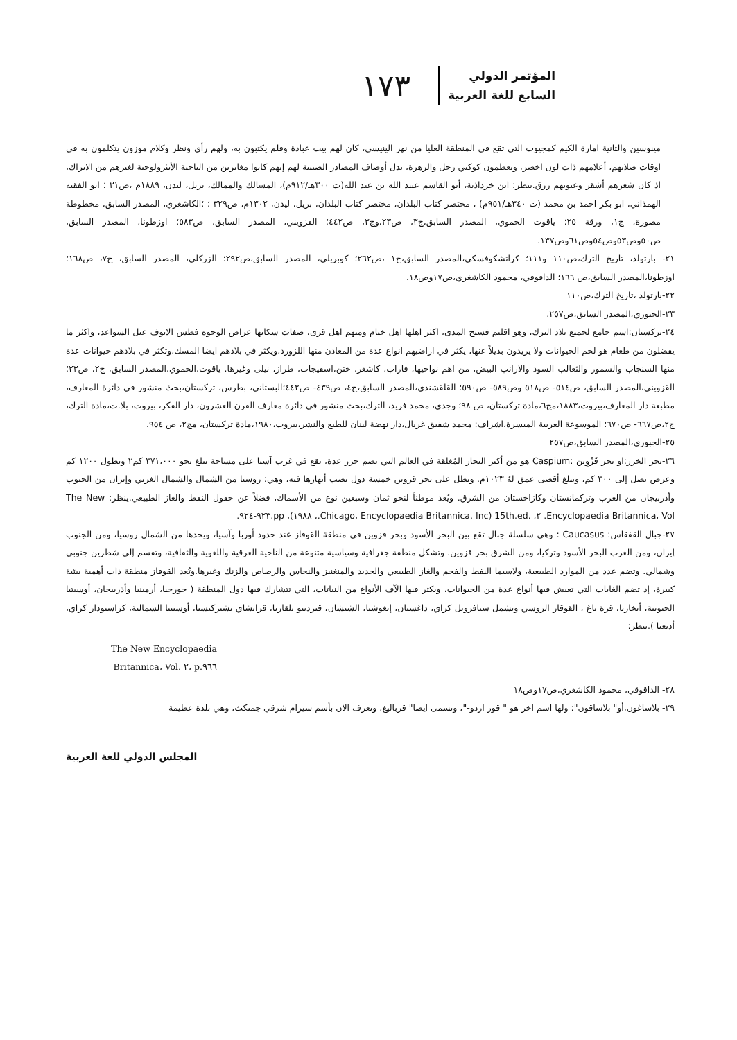١٧٣
المؤتمر الدولي
السابع للغة العربية
مينوسين والثانية امارة الكيم كمجيوت التي تقع في المنطقة العليا من نهر الينيسي، كان لهم بيت عبادة وقلم يكتبون به، ولهم رأي ونظر وكلام موزون يتكلمون به في اوقات صلاتهم، أعلامهم ذات لون اخضر، ويعظمون كوكبي زحل والزهرة، تدل أوصاف المصادر الصينية لهم إنهم كانوا مغايرين من الناحية الأنثرولوجية لغيرهم من الاتراك، اذ كان شعرهم أشقر وعيونهم زرق.ينظر: ابن خرداذبة، أبو القاسم عبيد الله بن عبد الله(ت ٣٠٠هـ/٩١٢م)، المسالك والممالك، بريل، ليدن، ١٨٨٩م ،ص٣١ ؛ ابو الفقيه الهمذاني، ابو بكر احمد بن محمد (ت ٣٤٠هـ/٩٥١م) ، مختصر كتاب البلدان، مختصر كتاب البلدان، بريل، ليدن، ١٣٠٢م، ص٣٢٩ ؛ ؛الكاشغري، المصدر السابق، مخطوطة مصورة، ج١، ورقة ٢٥؛ ياقوت الحموي، المصدر السابق،ج٣، ص٢٣،وج٣، ص٤٤٢؛ القزويني، المصدر السابق، ص٥٨٣؛ اوزطونا، المصدر السابق، ص٥٠وص٥٣وص٥٤وص٦١وص١٣٧.
٢١- بارتولد، تاريخ الترك،ص١١٠ و١١١؛ كراتشكوفسكي،المصدر السابق،ج١ ،ص٢٦٢؛ كوبريلي، المصدر السابق،ص٢٩٢؛ الزركلي، المصدر السابق، ج٧، ص١٦٨؛ اوزطونا،المصدر السابق،ص ١٦٦؛ الداقوقي، محمود الكاشغري،ص١٧وص١٨.
٢٢-بارتولد ،تاريخ الترك،ص١١٠
٢٣-الجبوري،المصدر السابق،ص٢٥٧.
٢٤-تركستان:اسم جامع لجميع بلاد الترك، وهو اقليم فسيح المدى، اكثر اهلها اهل خيام ومنهم اهل قرى، صفات سكانها عراض الوجوه فطس الانوف عبل السواعد، واكثر ما يفضلون من طعام هو لحم الحيوانات ولا يريدون بديلاً عنها، يكثر في اراضيهم انواع عدة من المعادن منها اللزورد،ويكثر في بلادهم ايضا المسك،وتكثر في بلادهم حيوانات عدة منها السنجاب والسمور والثعالب السود والارانب البيض، من اهم نواحيها، فاراب، كاشغر، ختن،اسفيجاب، طراز، نيلى وغيرها. ياقوت،الحموي،المصدر السابق، ج٢، ص٢٣؛القزويني،المصدر السابق، ص٥١٤- ص٥١٨ وص٥٨٩- ص٥٩٠؛ القلقشندي،المصدر السابق،ج٤، ص٤٣٩- ص٤٤٢؛البستاني، بطرس، تركستان،بحث منشور في دائرة المعارف، مطبعة دار المعارف،بيروت،١٨٨٣،مج٦،مادة تركستان، ص ٩٨؛ وجدي، محمد فريد، الترك،بحث منشور في دائرة معارف القرن العشرون، دار الفكر، بيروت، بلا.ت،مادة الترك، ج٢،ص٦٦٧- ص٦٧٠؛ الموسوعة العربية الميسرة،اشراف: محمد شفيق غربال،دار نهضة لبنان للطبع والنشر،بيروت،١٩٨٠،مادة تركستان، مج٢، ص ٩٥٤.
٢٥-الجبوري،المصدر السابق،ص٢٥٧
٢٦-بحر الخزر:او بحر قَزْوِين :Caspium هو من أكبر البحار المُغلقة في العالم التي تضم جزر عدة، يقع في غرب آسيا على مساحة تبلغ نحو ٣٧١،٠٠٠ كم٢ وبطول ١٢٠٠ كم وعرض يصل إلى ٣٠٠ كم، ويبلغ أقصى عمق لهُ ١٠٢٣م. وتطل على بحر قزوين خمسة دول تصب أنهارها فيه، وهي: روسيا من الشمال والشمال الغربي وإيران من الجنوب وأذربيجان من الغرب وتركمانستان وكازاخستان من الشرق. ويُعد موطناً لنحو ثمان وسبعين نوع من الأسماك، فضلاً عن حقول النفط والغاز الطبيعي.ينظر: The New Encyclopaedia Britannica، Vol. ٢، .15th.ed (Chicago، Encyclopaedia Britannica. Inc.، ١٩٨٨)، pp.٩٢٣-٩٢٤.
٢٧-جبال القفقاس: Caucasus : وهي سلسلة جبال تقع بين البحر الأسود وبحر قزوين في منطقة القوقاز عند حدود أوربا وآسيا، ويحدها من الشمال روسيا، ومن الجنوب إيران، ومن الغرب البحر الأسود وتركيا، ومن الشرق بحر قزوين. وتشكل منطقة جغرافية وسياسية متنوعة من الناحية العرقية واللغوية والثقافية، وتقسم إلى شطرين جنوبي وشمالي. وتضم عدد من الموارد الطبيعية، ولاسيما النفط والفحم والغاز الطبيعي والحديد والمنغنيز والنحاس والرصاص والزنك وغيرها.وتُعد القوقاز منطقة ذات أهمية بيئية كبيرة، إذ تضم الغابات التي تعيش فيها أنواع عدة من الحيوانات، ويكثر فيها الآف الأنواع من النباتات، التي تتشارك فيها دول المنطقة ( جورجيا، أرمينيا وأذربيجان، أوسيتيا الجنوبية، أبخازيا، قرة باغ ، القوقاز الروسي ويشمل ستافروبل كراي، داغستان، إنغوشيا، الشيشان، قبردينو بلقاريا، قراتشاي تشيركيسيا، أوسيتيا الشمالية، كراسنودار كراي، أديغيا ).ينظر:
The New Encyclopaedia Britannica، Vol. ٢، p.٩٦٦
٢٨- الداقوقي، محمود الكاشغري،ص١٧وص١٨
٢٩- بلاساغون،أو" بلاساقون": ولها اسم اخر هو " قوز اردو-"، وتسمى ايضا" قزباليغ، وتعرف الان بأسم سيرام شرقي جمنكث، وهي بلدة عظيمة
المجلس الدولي للغة العربية